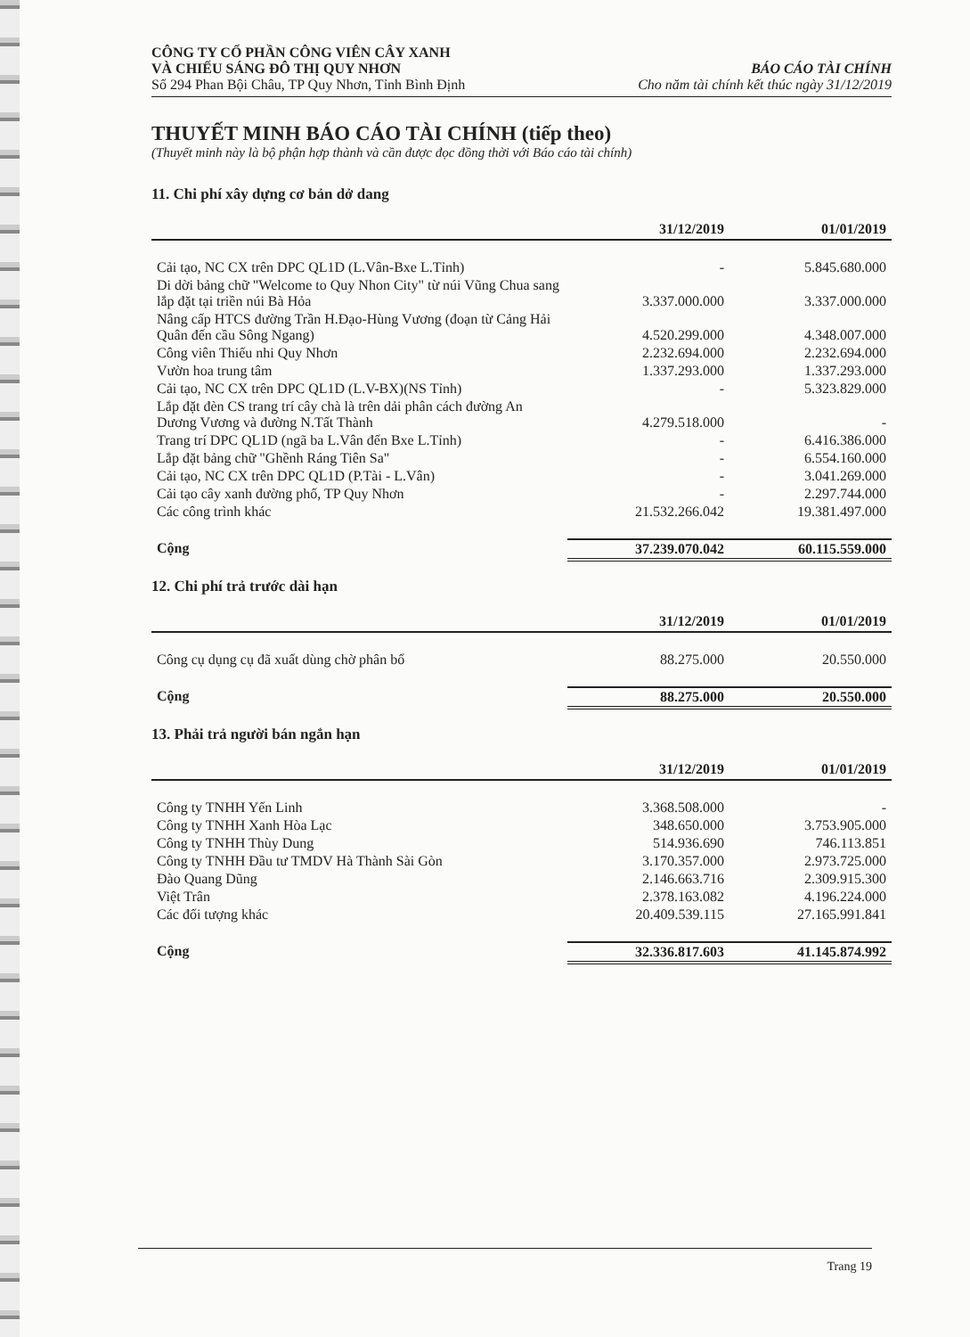CÔNG TY CỔ PHẦN CÔNG VIÊN CÂY XANH
VÀ CHIẾU SÁNG ĐÔ THỊ QUY NHƠN
Số 294 Phan Bội Châu, TP Quy Nhơn, Tỉnh Bình Định
BÁO CÁO TÀI CHÍNH
Cho năm tài chính kết thúc ngày 31/12/2019
THUYẾT MINH BÁO CÁO TÀI CHÍNH (tiếp theo)
(Thuyết minh này là bộ phận hợp thành và cần được đọc đồng thời với Báo cáo tài chính)
11. Chi phí xây dựng cơ bản dở dang
| | 31/12/2019 | 01/01/2019 |
| --- | --- | --- |
| Cải tạo, NC CX trên DPC QL1D (L.Vân-Bxe L.Tỉnh) | - | 5.845.680.000 |
| Di dời bảng chữ "Welcome to Quy Nhon City" từ núi Vũng Chua sang lắp đặt tại triền núi Bà Hỏa | 3.337.000.000 | 3.337.000.000 |
| Nâng cấp HTCS đường Trần H.Đạo-Hùng Vương (đoạn từ Cảng Hải Quân đến cầu Sông Ngang) | 4.520.299.000 | 4.348.007.000 |
| Công viên Thiếu nhi Quy Nhơn | 2.232.694.000 | 2.232.694.000 |
| Vườn hoa trung tâm | 1.337.293.000 | 1.337.293.000 |
| Cải tạo, NC CX trên DPC QL1D (L.V-BX)(NS Tỉnh) | - | 5.323.829.000 |
| Lắp đặt đèn CS trang trí cây chà là trên dải phân cách đường An Dương Vương và đường N.Tất Thành | 4.279.518.000 | - |
| Trang trí DPC QL1D (ngã ba L.Vân đến Bxe L.Tỉnh) | - | 6.416.386.000 |
| Lắp đặt bảng chữ "Ghềnh Ráng Tiên Sa" | - | 6.554.160.000 |
| Cải tạo, NC CX trên DPC QL1D (P.Tài - L.Vân) | - | 3.041.269.000 |
| Cải tạo cây xanh đường phố, TP Quy Nhơn | - | 2.297.744.000 |
| Các công trình khác | 21.532.266.042 | 19.381.497.000 |
| Cộng | 37.239.070.042 | 60.115.559.000 |
12. Chi phí trả trước dài hạn
| | 31/12/2019 | 01/01/2019 |
| --- | --- | --- |
| Công cụ dụng cụ đã xuất dùng chờ phân bổ | 88.275.000 | 20.550.000 |
| Cộng | 88.275.000 | 20.550.000 |
13. Phải trả người bán ngắn hạn
| | 31/12/2019 | 01/01/2019 |
| --- | --- | --- |
| Công ty TNHH Yến Linh | 3.368.508.000 | - |
| Công ty TNHH Xanh Hòa Lạc | 348.650.000 | 3.753.905.000 |
| Công ty TNHH Thùy Dung | 514.936.690 | 746.113.851 |
| Công ty TNHH Đầu tư TMDV Hà Thành Sài Gòn | 3.170.357.000 | 2.973.725.000 |
| Đào Quang Dũng | 2.146.663.716 | 2.309.915.300 |
| Việt Trân | 2.378.163.082 | 4.196.224.000 |
| Các đối tượng khác | 20.409.539.115 | 27.165.991.841 |
| Cộng | 32.336.817.603 | 41.145.874.992 |
Trang 19